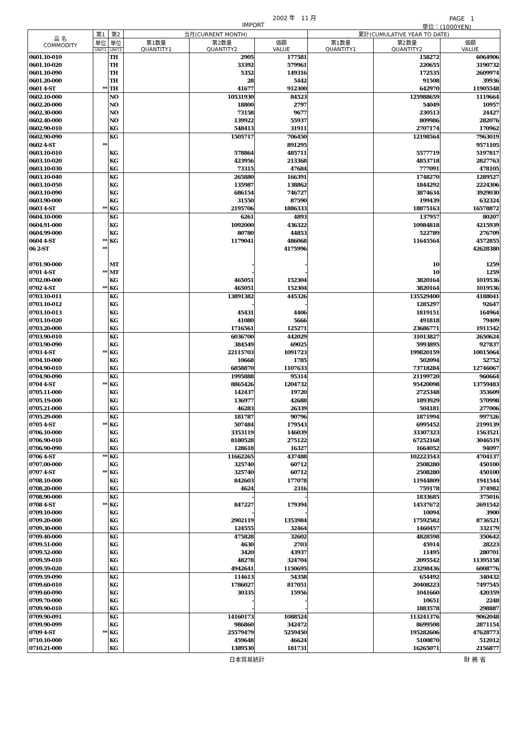2002 年　11 月 PAGE　1
IMPORT 単位：(1000YEN)
| 品 名 COMMODITY | 第1 | 第2 | 当月(CURRENT MONTH) | | | 累計(CUMULATIVE YEAR TO DATE) | | |
| --- | --- | --- | --- | --- | --- | --- | --- | --- |
| | 単位 | 単位 | 第1数量 QUANTITY1 | 第2数量 QUANTITY2 | 価額 VALUE | 第1数量 QUANTITY1 | 第2数量 QUANTITY2 | 価額 VALUE |
| | UNIT1 | UNIT2 | | | | | | |
| 0601.10-010 | | TH | | 2905 | 177581 | | 158272 | 6064906 |
| 0601.10-020 | | TH | | 33392 | 579961 | | 220655 | 3190732 |
| 0601.10-090 | | TH | | 5352 | 149316 | | 172535 | 2609974 |
| 0601.20-000 | | TH | | 28 | 5442 | | 91508 | 39936 |
| 0601 4-ST | ** | TH | | 41677 | 912300 | | 642970 | 11905548 |
| 0602.10-000 | | NO | | 10531930 | 84523 | | 125988659 | 1119664 |
| 0602.20-000 | | NO | | 18800 | 2797 | | 54049 | 10957 |
| 0602.30-000 | | NO | | 73158 | 9677 | | 230513 | 24427 |
| 0602.40-000 | | NO | | 139922 | 55937 | | 809986 | 282076 |
| 0602.90-010 | | KG | | 548413 | 31911 | | 2707174 | 170962 |
| 0602.90-090 | | KG | | 1505717 | 706450 | | 12198564 | 7963019 |
| 0602 4-ST | ** | | | | 891295 | | | 9571105 |
| 0603.10-010 | | KG | | 578864 | 485711 | | 5577719 | 5197817 |
| 0603.10-020 | | KG | | 423956 | 213368 | | 4853718 | 2827763 |
| 0603.10-030 | | KG | | 73315 | 47684 | | 777091 | 478105 |
| 0603.10-040 | | KG | | 265880 | 166391 | | 1748270 | 1289527 |
| 0603.10-050 | | KG | | 135987 | 138862 | | 1844292 | 2224306 |
| 0603.10-090 | | KG | | 686154 | 746727 | | 3874634 | 3929030 |
| 0603.90-000 | | KG | | 31550 | 87590 | | 199439 | 632324 |
| 0603 4-ST | ** | KG | | 2195706 | 1886333 | | 18875163 | 16578872 |
| 0604.10-000 | | KG | | 6261 | 4893 | | 137957 | 80207 |
| 0604.91-000 | | KG | | 1092000 | 436322 | | 10984818 | 4215939 |
| 0604.99-000 | | KG | | 80780 | 44853 | | 522789 | 276709 |
| 0604 4-ST | ** | KG | | 1179041 | 486068 | | 11645564 | 4572855 |
| 06 2-ST | ** | | | | 4175996 | | | 42628380 |
| 0701.90-000 | | MT | | - | - | | 10 | 1259 |
| 0701 4-ST | ** | MT | | - | - | | 10 | 1259 |
| 0702.00-000 | | KG | | 465051 | 152304 | | 3820164 | 1019536 |
| 0702 4-ST | ** | KG | | 465051 | 152304 | | 3820164 | 1019536 |
| 0703.10-011 | | KG | | 13891382 | 445326 | | 135529400 | 4188041 |
| 0703.10-012 | | KG | | - | - | | 1285297 | 92647 |
| 0703.10-013 | | KG | | 45431 | 4406 | | 1819151 | 164964 |
| 0703.10-020 | | KG | | 41080 | 5666 | | 491818 | 79409 |
| 0703.20-000 | | KG | | 1716561 | 125271 | | 23686771 | 1911542 |
| 0703.90-010 | | KG | | 6036700 | 442029 | | 31013827 | 2650624 |
| 0703.90-090 | | KG | | 384549 | 69025 | | 5993895 | 927837 |
| 0703 4-ST | ** | KG | | 22115703 | 1091723 | | 199820159 | 10015064 |
| 0704.10-000 | | KG | | 10668 | 1785 | | 502094 | 52752 |
| 0704.90-010 | | KG | | 6858870 | 1107633 | | 73718284 | 12746067 |
| 0704.90-090 | | KG | | 1995888 | 95314 | | 21199720 | 960664 |
| 0704 4-ST | ** | KG | | 8865426 | 1204732 | | 95420098 | 13759483 |
| 0705.11-000 | | KG | | 142437 | 19720 | | 2725348 | 353609 |
| 0705.19-000 | | KG | | 136977 | 42688 | | 1893929 | 570998 |
| 0705.21-000 | | KG | | 46283 | 26339 | | 504181 | 277006 |
| 0705.29-000 | | KG | | 181787 | 90796 | | 1871994 | 997526 |
| 0705 4-ST | ** | KG | | 507484 | 179543 | | 6995452 | 2199139 |
| 0706.10-000 | | KG | | 3353119 | 146039 | | 33307323 | 1563521 |
| 0706.90-010 | | KG | | 8180528 | 275122 | | 67252168 | 3046519 |
| 0706.90-090 | | KG | | 128618 | 16327 | | 1664052 | 94097 |
| 0706 4-ST | ** | KG | | 11662265 | 437488 | | 102223543 | 4704137 |
| 0707.00-000 | | KG | | 325740 | 60712 | | 2508280 | 450100 |
| 0707 4-ST | ** | KG | | 325740 | 60712 | | 2508280 | 450100 |
| 0708.10-000 | | KG | | 842603 | 177078 | | 11944809 | 1941544 |
| 0708.20-000 | | KG | | 4624 | 2316 | | 759178 | 374982 |
| 0708.90-000 | | KG | | - | - | | 1833685 | 375016 |
| 0708 4-ST | ** | KG | | 847227 | 179394 | | 14537672 | 2691542 |
| 0709.10-000 | | KG | | - | - | | 10094 | 3900 |
| 0709.20-000 | | KG | | 2902119 | 1353984 | | 17592582 | 8736521 |
| 0709.30-000 | | KG | | 124555 | 32464 | | 1460457 | 332179 |
| 0709.40-000 | | KG | | 475828 | 32602 | | 4828598 | 350642 |
| 0709.51-000 | | KG | | 4630 | 2703 | | 45914 | 28223 |
| 0709.52-000 | | KG | | 3420 | 43937 | | 11495 | 280701 |
| 0709.59-010 | | KG | | 48278 | 324704 | | 2095542 | 11395158 |
| 0709.59-020 | | KG | | 4942641 | 1150695 | | 23298436 | 6008776 |
| 0709.59-090 | | KG | | 114613 | 54358 | | 654492 | 340432 |
| 0709.60-010 | | KG | | 1786027 | 817051 | | 20408223 | 7497545 |
| 0709.60-090 | | KG | | 30335 | 15956 | | 1041660 | 420359 |
| 0709.70-000 | | KG | | - | - | | 10651 | 2248 |
| 0709.90-010 | | KG | | - | - | | 1883578 | 298887 |
| 0709.90-091 | | KG | | 14160173 | 1088524 | | 113241376 | 9062048 |
| 0709.90-099 | | KG | | 986860 | 342472 | | 8699508 | 2871154 |
| 0709 4-ST | ** | KG | | 25579479 | 5259450 | | 195282606 | 47628773 |
| 0710.10-000 | | KG | | 459648 | 46624 | | 5100870 | 512012 |
| 0710.21-000 | | KG | | 1389530 | 181731 | | 16265071 | 2156877 |
日本貿易統計 財 務 省